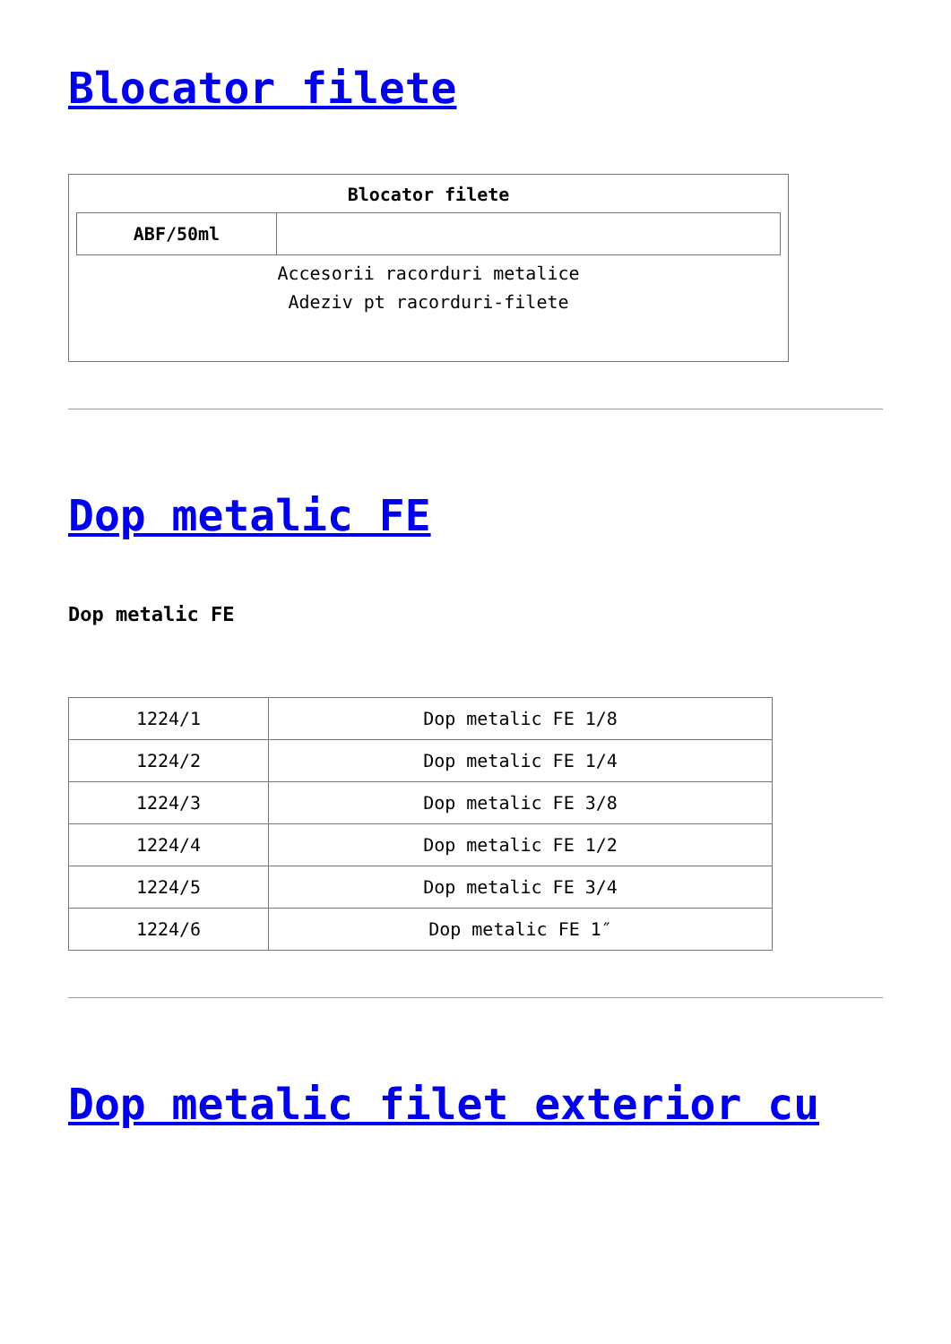Blocator filete
| Blocator filete / ABF/50ml / / Accesorii racorduri metalice Adeziv pt racorduri-filete |
Dop metalic FE
Dop metalic FE
| 1224/1 | Dop metalic FE 1/8 |
| 1224/2 | Dop metalic FE 1/4 |
| 1224/3 | Dop metalic FE 3/8 |
| 1224/4 | Dop metalic FE 1/2 |
| 1224/5 | Dop metalic FE 3/4 |
| 1224/6 | Dop metalic FE 1″ |
Dop metalic filet exterior cu